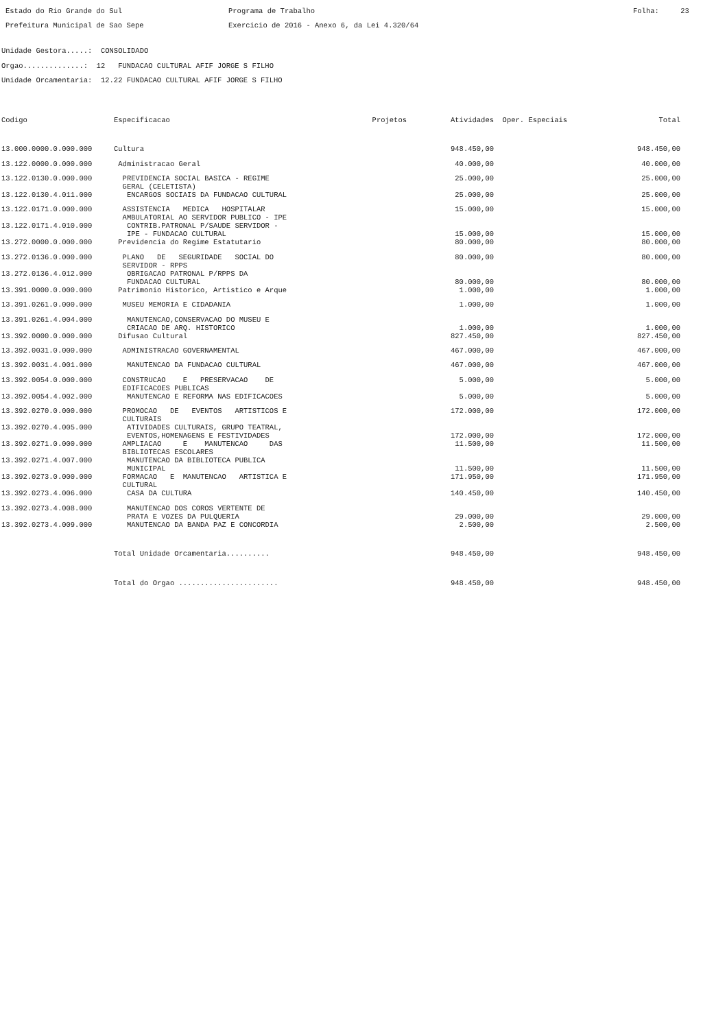Estado do Rio Grande do Sul Prefeitura Municipal de Sao Sepe
Programa de Trabalho Exercicio de 2016 - Anexo 6, da Lei 4.320/64
Folha: 23
Unidade Gestora.....: CONSOLIDADO Orgao..............: 12 FUNDACAO CULTURAL AFIF JORGE S FILHO Unidade Orcamentaria: 12.22 FUNDACAO CULTURAL AFIF JORGE S FILHO
| Codigo | Especificacao | Projetos | Atividades | Oper. Especiais | Total |
| --- | --- | --- | --- | --- | --- |
| 13.000.0000.0.000.000 | Cultura | | 948.450,00 | | 948.450,00 |
| 13.122.0000.0.000.000 | Administracao Geral | | 40.000,00 | | 40.000,00 |
| 13.122.0130.0.000.000 | PREVIDENCIA SOCIAL BASICA - REGIME GERAL (CELETISTA) | | 25.000,00 | | 25.000,00 |
| 13.122.0130.4.011.000 | ENCARGOS SOCIAIS DA FUNDACAO CULTURAL | | 25.000,00 | | 25.000,00 |
| 13.122.0171.0.000.000 | ASSISTENCIA MEDICA HOSPITALAR AMBULATORIAL AO SERVIDOR PUBLICO - IPE | | 15.000,00 | | 15.000,00 |
| 13.122.0171.4.010.000 | CONTRIB.PATRONAL P/SAUDE SERVIDOR - IPE - FUNDACAO CULTURAL | | 15.000,00 | | 15.000,00 |
| 13.272.0000.0.000.000 | Previdencia do Regime Estatutario | | 80.000,00 | | 80.000,00 |
| 13.272.0136.0.000.000 | PLANO DE SEGURIDADE SOCIAL DO SERVIDOR - RPPS | | 80.000,00 | | 80.000,00 |
| 13.272.0136.4.012.000 | OBRIGACAO PATRONAL P/RPPS DA FUNDACAO CULTURAL | | 80.000,00 | | 80.000,00 |
| 13.391.0000.0.000.000 | Patrimonio Historico, Artistico e Arque | | 1.000,00 | | 1.000,00 |
| 13.391.0261.0.000.000 | MUSEU MEMORIA E CIDADANIA | | 1.000,00 | | 1.000,00 |
| 13.391.0261.4.004.000 | MANUTENCAO,CONSERVACAO DO MUSEU E CRIACAO DE ARQ. HISTORICO | | 1.000,00 | | 1.000,00 |
| 13.392.0000.0.000.000 | Difusao Cultural | | 827.450,00 | | 827.450,00 |
| 13.392.0031.0.000.000 | ADMINISTRACAO GOVERNAMENTAL | | 467.000,00 | | 467.000,00 |
| 13.392.0031.4.001.000 | MANUTENCAO DA FUNDACAO CULTURAL | | 467.000,00 | | 467.000,00 |
| 13.392.0054.0.000.000 | CONSTRUCAO E PRESERVACAO DE EDIFICACOES PUBLICAS | | 5.000,00 | | 5.000,00 |
| 13.392.0054.4.002.000 | MANUTENCAO E REFORMA NAS EDIFICACOES | | 5.000,00 | | 5.000,00 |
| 13.392.0270.0.000.000 | PROMOCAO DE EVENTOS ARTISTICOS E CULTURAIS | | 172.000,00 | | 172.000,00 |
| 13.392.0270.4.005.000 | ATIVIDADES CULTURAIS, GRUPO TEATRAL, EVENTOS,HOMENAGENS E FESTIVIDADES | | 172.000,00 | | 172.000,00 |
| 13.392.0271.0.000.000 | AMPLIACAO E MANUTENCAO DAS BIBLIOTECAS ESCOLARES | | 11.500,00 | | 11.500,00 |
| 13.392.0271.4.007.000 | MANUTENCAO DA BIBLIOTECA PUBLICA MUNICIPAL | | 11.500,00 | | 11.500,00 |
| 13.392.0273.0.000.000 | FORMACAO E MANUTENCAO ARTISTICA E CULTURAL | | 171.950,00 | | 171.950,00 |
| 13.392.0273.4.006.000 | CASA DA CULTURA | | 140.450,00 | | 140.450,00 |
| 13.392.0273.4.008.000 | MANUTENCAO DOS COROS VERTENTE DE PRATA E VOZES DA PULQUERIA | | 29.000,00 | | 29.000,00 |
| 13.392.0273.4.009.000 | MANUTENCAO DA BANDA PAZ E CONCORDIA | | 2.500,00 | | 2.500,00 |
| | Total Unidade Orcamentaria.......... | | 948.450,00 | | 948.450,00 |
| | Total do Orgao ....................... | | 948.450,00 | | 948.450,00 |